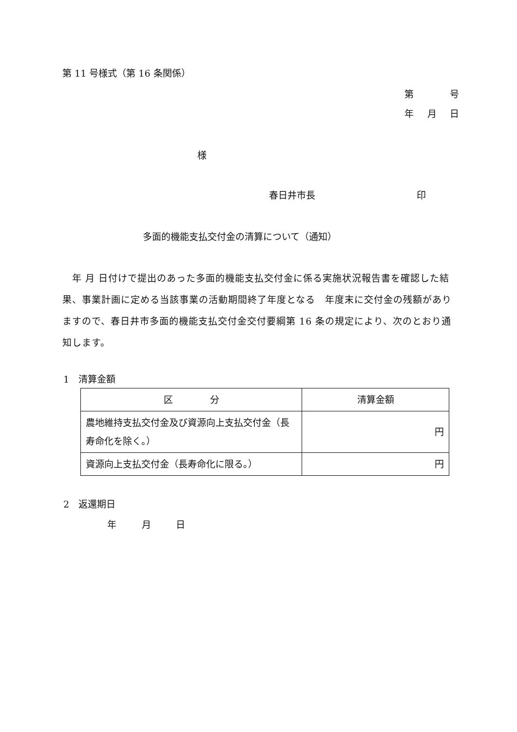第 11 号様式（第 16 条関係）
第 号
年 月 日
様
春日井市長 印
多面的機能支払交付金の清算について（通知）
　年 月 日付けで提出のあった多面的機能支払交付金に係る実施状況報告書を確認した結果、事業計画に定める当該事業の活動期間終了年度となる　年度末に交付金の残額がありますので、春日井市多面的機能支払交付金交付要綱第 16 条の規定により、次のとおり通知します。
1　清算金額
| 区 分 | 清算金額 |
| 農地維持支払交付金及び資源向上支払交付金（長寿命化を除く。） | 円 |
| 資源向上支払交付金（長寿命化に限る。） | 円 |
2　返還期日
年 月 日